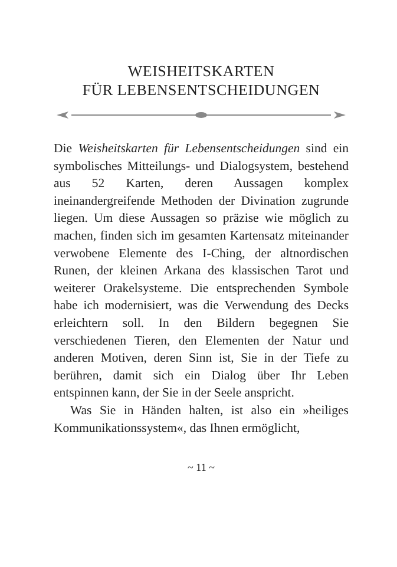WEISHEITSKARTEN
FÜR LEBENSENTSCHEIDUNGEN
Die Weisheitskarten für Lebensentscheidungen sind ein symbolisches Mitteilungs- und Dialogsystem, bestehend aus 52 Karten, deren Aussagen komplex ineinandergreifende Methoden der Divination zugrunde liegen. Um diese Aussagen so präzise wie möglich zu machen, finden sich im gesamten Kartensatz miteinander verwobene Elemente des I-Ching, der altnordischen Runen, der kleinen Arkana des klassischen Tarot und weiterer Orakelsysteme. Die entsprechenden Symbole habe ich modernisiert, was die Verwendung des Decks erleichtern soll. In den Bildern begegnen Sie verschiedenen Tieren, den Elementen der Natur und anderen Motiven, deren Sinn ist, Sie in der Tiefe zu berühren, damit sich ein Dialog über Ihr Leben entspinnen kann, der Sie in der Seele anspricht.
Was Sie in Händen halten, ist also ein »heiliges Kommunikationssystem«, das Ihnen ermöglicht,
~ 11 ~